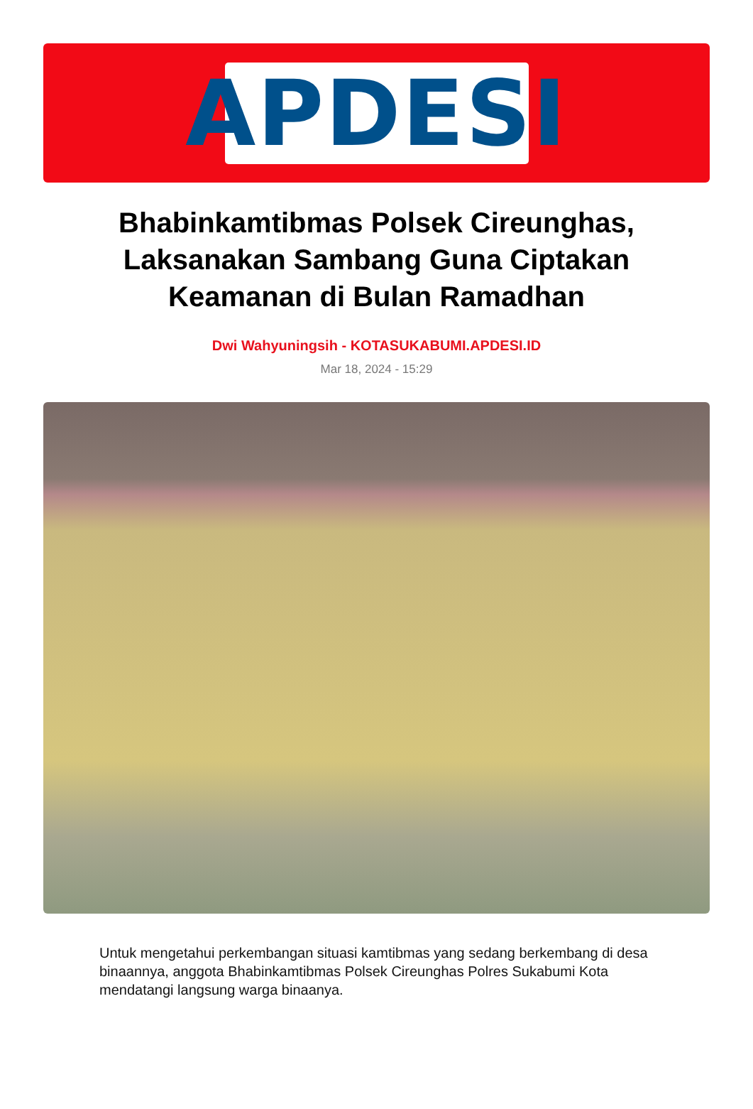APDESI
Bhabinkamtibmas Polsek Cireunghas, Laksanakan Sambang Guna Ciptakan Keamanan di Bulan Ramadhan
Dwi Wahyuningsih - KOTASUKABUMI.APDESI.ID
Mar 18, 2024 - 15:29
Untuk mengetahui perkembangan situasi kamtibmas yang sedang berkembang di desa binaannya, anggota Bhabinkamtibmas Polsek Cireunghas Polres Sukabumi Kota mendatangi langsung warga binaanya.